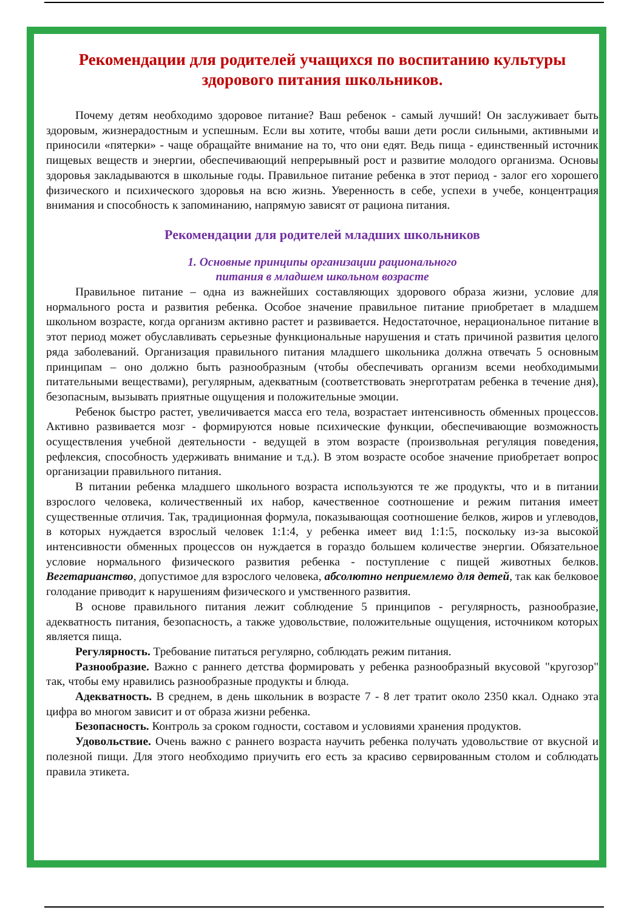Рекомендации для родителей учащихся по воспитанию культуры здорового питания школьников.
Почему детям необходимо здоровое питание? Ваш ребенок - самый лучший! Он заслуживает быть здоровым, жизнерадостным и успешным. Если вы хотите, чтобы ваши дети росли сильными, активными и приносили «пятерки» - чаще обращайте внимание на то, что они едят. Ведь пища - единственный источник пищевых веществ и энергии, обеспечивающий непрерывный рост и развитие молодого организма. Основы здоровья закладываются в школьные годы. Правильное питание ребенка в этот период - залог его хорошего физического и психического здоровья на всю жизнь. Уверенность в себе, успехи в учебе, концентрация внимания и способность к запоминанию, напрямую зависят от рациона питания.
Рекомендации для родителей младших школьников
1. Основные принципы организации рационального
питания в младшем школьном возрасте
Правильное питание – одна из важнейших составляющих здорового образа жизни, условие для нормального роста и развития ребенка. Особое значение правильное питание приобретает в младшем школьном возрасте, когда организм активно растет и развивается. Недостаточное, нерациональное питание в этот период может обуславливать серьезные функциональные нарушения и стать причиной развития целого ряда заболеваний. Организация правильного питания младшего школьника должна отвечать 5 основным принципам – оно должно быть разнообразным (чтобы обеспечивать организм всеми необходимыми питательными веществами), регулярным, адекватным (соответствовать энерготратам ребенка в течение дня), безопасным, вызывать приятные ощущения и положительные эмоции.
Ребенок быстро растет, увеличивается масса его тела, возрастает интенсивность обменных процессов. Активно развивается мозг - формируются новые психические функции, обеспечивающие возможность осуществления учебной деятельности - ведущей в этом возрасте (произвольная регуляция поведения, рефлексия, способность удерживать внимание и т.д.). В этом возрасте особое значение приобретает вопрос организации правильного питания.
В питании ребенка младшего школьного возраста используются те же продукты, что и в питании взрослого человека, количественный их набор, качественное соотношение и режим питания имеет существенные отличия. Так, традиционная формула, показывающая соотношение белков, жиров и углеводов, в которых нуждается взрослый человек 1:1:4, у ребенка имеет вид 1:1:5, поскольку из-за высокой интенсивности обменных процессов он нуждается в гораздо большем количестве энергии. Обязательное условие нормального физического развития ребенка - поступление с пищей животных белков. Вегетарианство, допустимое для взрослого человека, абсолютно неприемлемо для детей, так как белковое голодание приводит к нарушениям физического и умственного развития.
В основе правильного питания лежит соблюдение 5 принципов - регулярность, разнообразие, адекватность питания, безопасность, а также удовольствие, положительные ощущения, источником которых является пища.
Регулярность. Требование питаться регулярно, соблюдать режим питания.
Разнообразие. Важно с раннего детства формировать у ребенка разнообразный вкусовой "кругозор" так, чтобы ему нравились разнообразные продукты и блюда.
Адекватность. В среднем, в день школьник в возрасте 7 - 8 лет тратит около 2350 ккал. Однако эта цифра во многом зависит и от образа жизни ребенка.
Безопасность. Контроль за сроком годности, составом и условиями хранения продуктов.
Удовольствие. Очень важно с раннего возраста научить ребенка получать удовольствие от вкусной и полезной пищи. Для этого необходимо приучить его есть за красиво сервированным столом и соблюдать правила этикета.